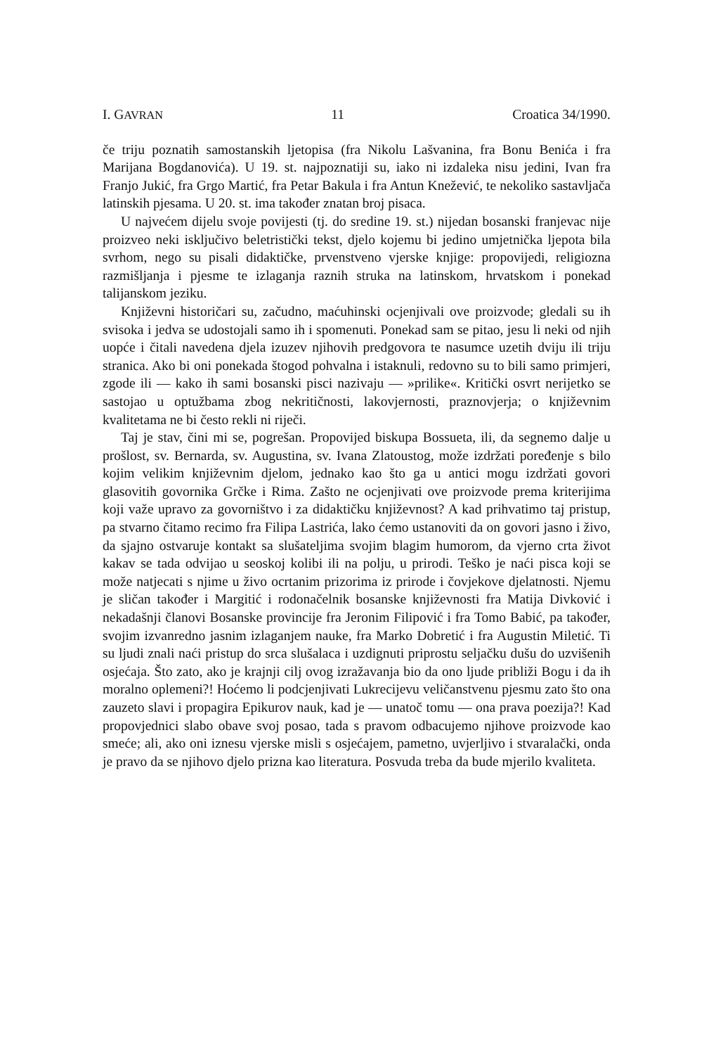I. GAVRAN 11 Croatica 34/1990.
če triju poznatih samostanskih ljetopisa (fra Nikolu Lašvanina, fra Bonu Benića i fra Marijana Bogdanovića). U 19. st. najpoznatiji su, iako ni izdaleka nisu jedini, Ivan fra Franjo Jukić, fra Grgo Martić, fra Petar Bakula i fra Antun Knežević, te nekoliko sastavljača latinskih pjesama. U 20. st. ima također znatan broj pisaca.
U najvećem dijelu svoje povijesti (tj. do sredine 19. st.) nijedan bosanski franjevac nije proizveo neki isključivo beletristički tekst, djelo kojemu bi jedino umjetnička ljepota bila svrhom, nego su pisali didaktičke, prvenstveno vjerske knjige: propovijedi, religiozna razmišljanja i pjesme te izlaganja raznih struka na latinskom, hrvatskom i ponekad talijanskom jeziku.
Književni historičari su, začudno, maćuhinski ocjenjivali ove proizvode; gledali su ih svisoka i jedva se udostojali samo ih i spomenuti. Ponekad sam se pitao, jesu li neki od njih uopće i čitali navedena djela izuzev njihovih predgovora te nasumce uzetih dviju ili triju stranica. Ako bi oni ponekada štogod pohvalna i istaknuli, redovno su to bili samo primjeri, zgode ili — kako ih sami bosanski pisci nazivaju — »prilike«. Kritički osvrt nerijetko se sastojao u optužbama zbog nekritičnosti, lakovjernosti, praznovjerja; o književnim kvalitetama ne bi često rekli ni riječi.
Taj je stav, čini mi se, pogrešan. Propovijed biskupa Bossueta, ili, da segnemo dalje u prošlost, sv. Bernarda, sv. Augustina, sv. Ivana Zlatoustog, može izdržati poređenje s bilo kojim velikim književnim djelom, jednako kao što ga u antici mogu izdržati govori glasovitih govornika Grčke i Rima. Zašto ne ocjenjivati ove proizvode prema kriterijima koji važe upravo za govorništvo i za didaktičku književnost? A kad prihvatimo taj pristup, pa stvarno čitamo recimo fra Filipa Lastrića, lako ćemo ustanoviti da on govori jasno i živo, da sjajno ostvaruje kontakt sa slušateljima svojim blagim humorom, da vjerno crta život kakav se tada odvijao u seoskoj kolibi ili na polju, u prirodi. Teško je naći pisca koji se može natjecati s njime u živo ocrtanim prizorima iz prirode i čovjekove djelatnosti. Njemu je sličan također i Margitić i rodonačelnik bosanske književnosti fra Matija Divković i nekadašnji članovi Bosanske provincije fra Jeronim Filipović i fra Tomo Babić, pa također, svojim izvanredno jasnim izlaganjem nauke, fra Marko Dobretić i fra Augustin Miletić. Ti su ljudi znali naći pristup do srca slušalaca i uzdignuti priprostu seljačku dušu do uzvišenih osjećaja. Što zato, ako je krajnji cilj ovog izražavanja bio da ono ljude približi Bogu i da ih moralno oplemeni?! Hoćemo li podcjenjivati Lukrecijevu veličanstvenu pjesmu zato što ona zauzeto slavi i propagira Epikurov nauk, kad je — unatoč tomu — ona prava poezija?! Kad propovjednici slabo obave svoj posao, tada s pravom odbacujemo njihove proizvode kao smeće; ali, ako oni iznesu vjerske misli s osjećajem, pametno, uvjerljivo i stvaralački, onda je pravo da se njihovo djelo prizna kao literatura. Posvuda treba da bude mjerilo kvaliteta.